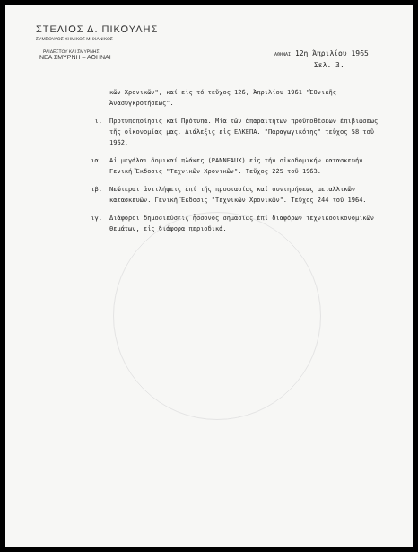ΣΤΕΛΙΟΣ Δ. ΠΙΚΟΥΛΗΣ
ΣΥΜΒΟΥΛΟΣ ΧΗΜΙΚΟΣ ΜΗΧΑΝΙΚΟΣ
ΡΑΙΔΕΣΤΟΥ ΚΑΙ ΣΜΥΡΝΗΣ
ΝΕΑ ΣΜΥΡΝΗ – ΑΘΗΝΑΙ
ΑΘΗΝΑΙ 12η Άπριλίου 1965
Σελ. 3.
κῶν Χρονικῶν", καί εἰς τό τεῦχος 126, Ἀπριλίου 1961 "Ἐθνικῆς Ἀνασυγκροτήσεως".
ι. Προτυποποίησις καί Πρότυπα. Μία τῶν ἀπαραιτήτων προϋποθέσεων ἐπιβιώσεως τῆς οἰκονομίας μας. Διάλεξις εἰς ΕΛΚΕΠΑ. "Παραγωγικότης" τεῦχος 58 τοῦ 1962.
ια. Αἱ μεγάλαι δομικαί πλάκες (PANNEAUX) εἰς τήν οἰκοδομικήν κατασκευήν. Γενική Ἔκδοσις "Τεχνικῶν Χρονικῶν". Τεῦχος 225 τοῦ 1963.
ιβ. Νεώτεραι ἀντιλήψεις ἐπί τῆς προστασίας καί συντηρήσεως μεταλλικῶν κατασκευῶν. Γενική Ἔκδοσις "Τεχνικῶν Χρονικῶν". Τεῦχος 244 τοῦ 1964.
ιγ. Διάφοροι δημοσιεύσεις ἧσσονος σημασίας ἐπί διαφόρων τεχνικοοικονομικῶν θεμάτων, εἰς διάφορα περιοδικά.